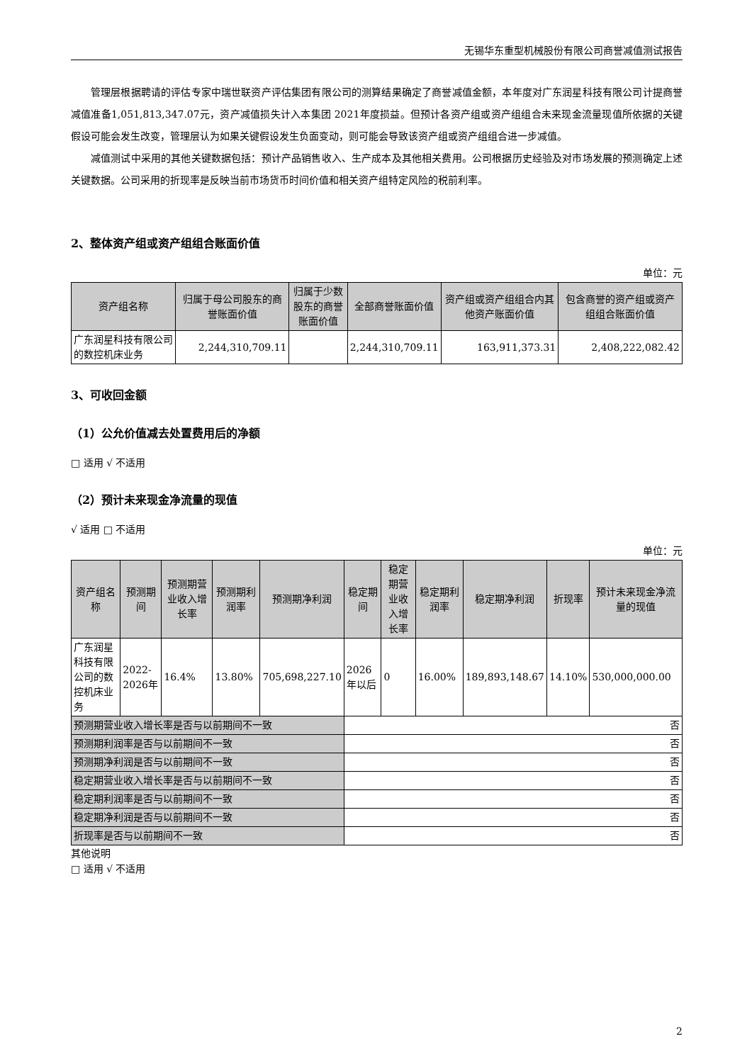无锡华东重型机械股份有限公司商誉减值测试报告
管理层根据聘请的评估专家中瑞世联资产评估集团有限公司的测算结果确定了商誉减值金额，本年度对广东润星科技有限公司计提商誉减值准备1,051,813,347.07元，资产减值损失计入本集团 2021年度损益。但预计各资产组或资产组组合未来现金流量现值所依据的关键假设可能会发生改变，管理层认为如果关键假设发生负面变动，则可能会导致该资产组或资产组组合进一步减值。
减值测试中采用的其他关键数据包括：预计产品销售收入、生产成本及其他相关费用。公司根据历史经验及对市场发展的预测确定上述关键数据。公司采用的折现率是反映当前市场货币时间价值和相关资产组特定风险的税前利率。
2、整体资产组或资产组组合账面价值
单位：元
| 资产组名称 | 归属于母公司股东的商誉账面价值 | 归属于少数股东的商誉账面价值 | 全部商誉账面价值 | 资产组或资产组组合内其他资产账面价值 | 包含商誉的资产组或资产组组合账面价值 |
| --- | --- | --- | --- | --- | --- |
| 广东润星科技有限公司的数控机床业务 | 2,244,310,709.11 | | 2,244,310,709.11 | 163,911,373.31 | 2,408,222,082.42 |
3、可收回金额
（1）公允价值减去处置费用后的净额
□ 适用 √ 不适用
（2）预计未来现金净流量的现值
√ 适用 □ 不适用
单位：元
| 资产组名称 | 预测期间 | 预测期营业收入增长率 | 预测期利润率 | 预测期净利润 | 稳定期间 | 稳定期营业收入增长率 | 稳定期利润率 | 稳定期净利润 | 折现率 | 预计未来现金净流量的现值 |
| --- | --- | --- | --- | --- | --- | --- | --- | --- | --- | --- |
| 广东润星科技有限公司的数控机床业务 | 2022-2026年 | 16.4% | 13.80% | 705,698,227.10 | 2026 年以后 | 0 | 16.00% | 189,893,148.67 | 14.10% | 530,000,000.00 |
| 预测期营业收入增长率是否与以前期间不一致 | | | | | 否 | | | | | |
| 预测期利润率是否与以前期间不一致 | | | | | 否 | | | | | |
| 预测期净利润是否与以前期间不一致 | | | | | 否 | | | | | |
| 稳定期营业收入增长率是否与以前期间不一致 | | | | | 否 | | | | | |
| 稳定期利润率是否与以前期间不一致 | | | | | 否 | | | | | |
| 稳定期净利润是否与以前期间不一致 | | | | | 否 | | | | | |
| 折现率是否与以前期间不一致 | | | | | 否 | | | | | |
其他说明
□ 适用 √ 不适用
2